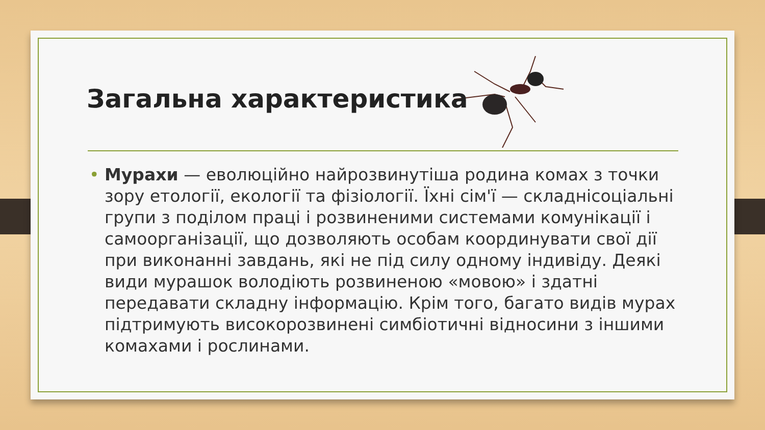Загальна характеристика
• Мурахи — еволюційно найрозвинутіша родина комах з точки зору етології, екології та фізіології. Їхні сім'ї — складнісоціальні групи з поділом праці і розвиненими системами комунікації і самоорганізації, що дозволяють особам координувати свої дії при виконанні завдань, які не під силу одному індивіду. Деякі види мурашок володіють розвиненою «мовою» і здатні передавати складну інформацію. Крім того, багато видів мурах підтримують високорозвинені симбіотичні відносини з іншими комахами і рослинами.